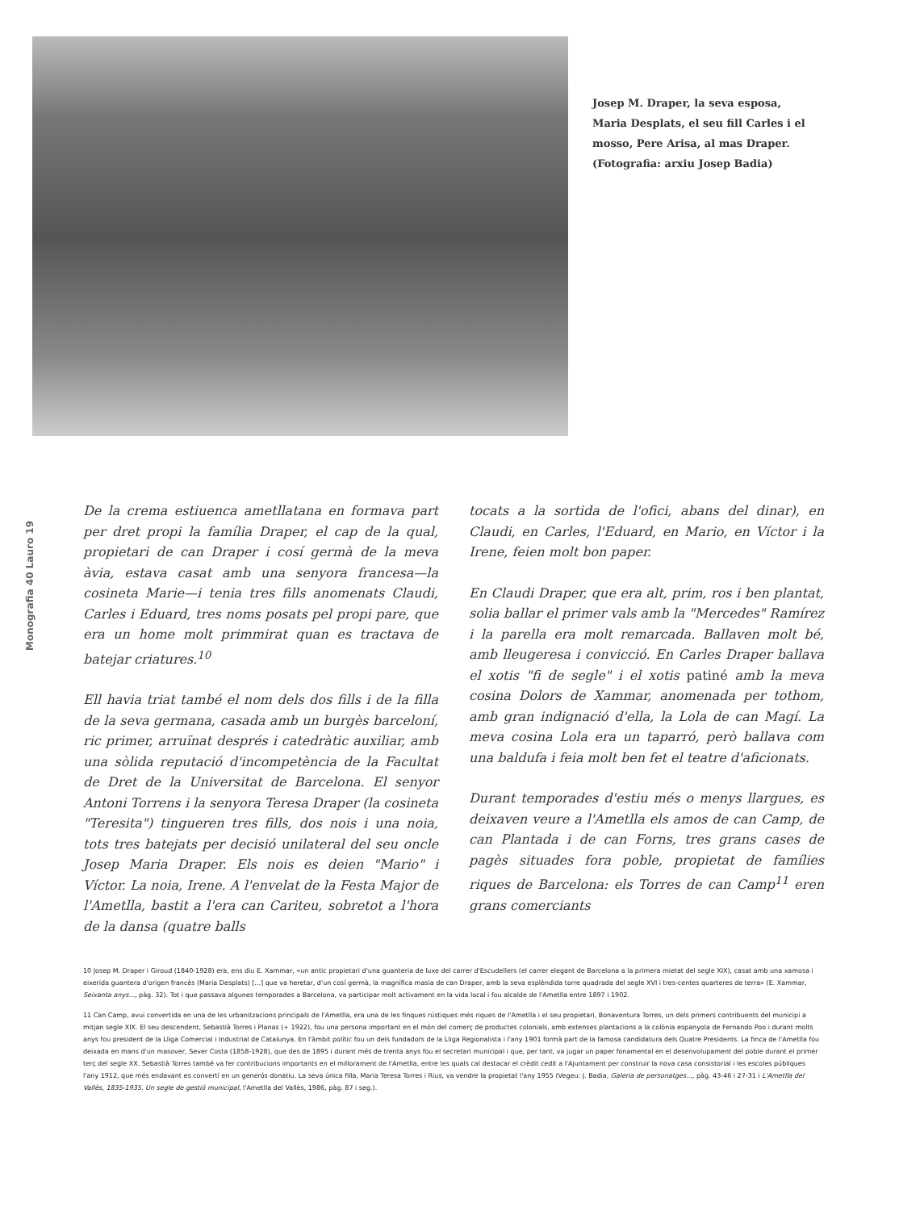Josep M. Draper, la seva esposa, Maria Desplats, el seu fill Carles i el mosso, Pere Arisa, al mas Draper. (Fotografia: arxiu Josep Badia)
Monografia 40 Lauro 19
De la crema estiuenca ametllatana en formava part per dret propi la família Draper, el cap de la qual, propietari de can Draper i cosí germà de la meva àvia, estava casat amb una senyora francesa—la cosineta Marie—i tenia tres fills anomenats Claudi, Carles i Eduard, tres noms posats pel propi pare, que era un home molt primmirat quan es tractava de batejar criatures.<sup>10</sup>
Ell havia triat també el nom dels dos fills i de la filla de la seva germana, casada amb un burgès barceloní, ric primer, arruïnat després i catedràtic auxiliar, amb una sòlida reputació d'incompetència de la Facultat de Dret de la Universitat de Barcelona. El senyor Antoni Torrens i la senyora Teresa Draper (la cosineta "Teresita") tingueren tres fills, dos nois i una noia, tots tres batejats per decisió unilateral del seu oncle Josep Maria Draper. Els nois es deien "Mario" i Víctor. La noia, Irene. A l'envelat de la Festa Major de l'Ametlla, bastit a l'era can Cariteu, sobretot a l'hora de la dansa (quatre balls
tocats a la sortida de l'ofici, abans del dinar), en Claudi, en Carles, l'Eduard, en Mario, en Víctor i la Irene, feien molt bon paper.
En Claudi Draper, que era alt, prim, ros i ben plantat, solia ballar el primer vals amb la "Mercedes" Ramírez i la parella era molt remarcada. Ballaven molt bé, amb lleugeresa i convicció. En Carles Draper ballava el xotis "fi de segle" i el xotis patiné amb la meva cosina Dolors de Xammar, anomenada per tothom, amb gran indignació d'ella, la Lola de can Magí. La meva cosina Lola era un taparró, però ballava com una baldufa i feia molt ben fet el teatre d'aficionats.
Durant temporades d'estiu més o menys llargues, es deixaven veure a l'Ametlla els amos de can Camp, de can Plantada i de can Forns, tres grans cases de pagès situades fora poble, propietat de famílies riques de Barcelona: els Torres de can Camp<sup>11</sup> eren grans comerciants
10 Josep M. Draper i Giroud (1840-1928) era, ens diu E. Xammar, «un antic propietari d'una guanteria de luxe del carrer d'Escudellers (el carrer elegant de Barcelona a la primera mietat del segle XIX), casat amb una xamosa i eixerida guantera d'origen francès (Maria Desplats) [...] que va heretar, d'un cosí germà, la magnífica masia de can Draper, amb la seva esplèndida torre quadrada del segle XVI i tres-centes quarteres de terra» (E. Xammar, Seixanta anys..., pàg. 32). Tot i que passava algunes temporades a Barcelona, va participar molt activament en la vida local i fou alcalde de l'Ametlla entre 1897 i 1902.
11 Can Camp, avui convertida en una de les urbanitzacions principals de l'Ametlla, era una de les finques rústiques més riques de l'Ametlla i el seu propietari, Bonaventura Torres, un dels primers contribuents del municipi a mitjan segle XIX. El seu descendent, Sebastià Torres i Planas (+ 1922), fou una persona important en el món del comerç de productes colonials, amb extenses plantacions a la colònia espanyola de Fernando Poo i durant molts anys fou president de la Lliga Comercial i Industrial de Catalunya. En l'àmbit polític fou un dels fundadors de la Lliga Regionalista i l'any 1901 formà part de la famosa candidatura dels Quatre Presidents. La finca de l'Ametlla fou deixada en mans d'un masover, Sever Costa (1858-1928), que des de 1895 i durant més de trenta anys fou el secretari municipal i que, per tant, va jugar un paper fonamental en el desenvolupament del poble durant el primer terç del segle XX. Sebastià Torres també va fer contribucions importants en el millorament de l'Ametlla, entre les quals cal destacar el crèdit cedit a l'Ajuntament per construir la nova casa consistorial i les escoles públiques l'any 1912, que més endavant es convertí en un generós donatiu. La seva única filla, Maria Teresa Torres i Rius, va vendre la propietat l'any 1955 (Vegeu: J. Badia, Galeria de personatges..., pàg. 43-46 i 27-31 i L'Ametlla del Vallès, 1835-1935. Un segle de gestió municipal, l'Ametlla del Vallès, 1986, pàg. 87 i seg.).